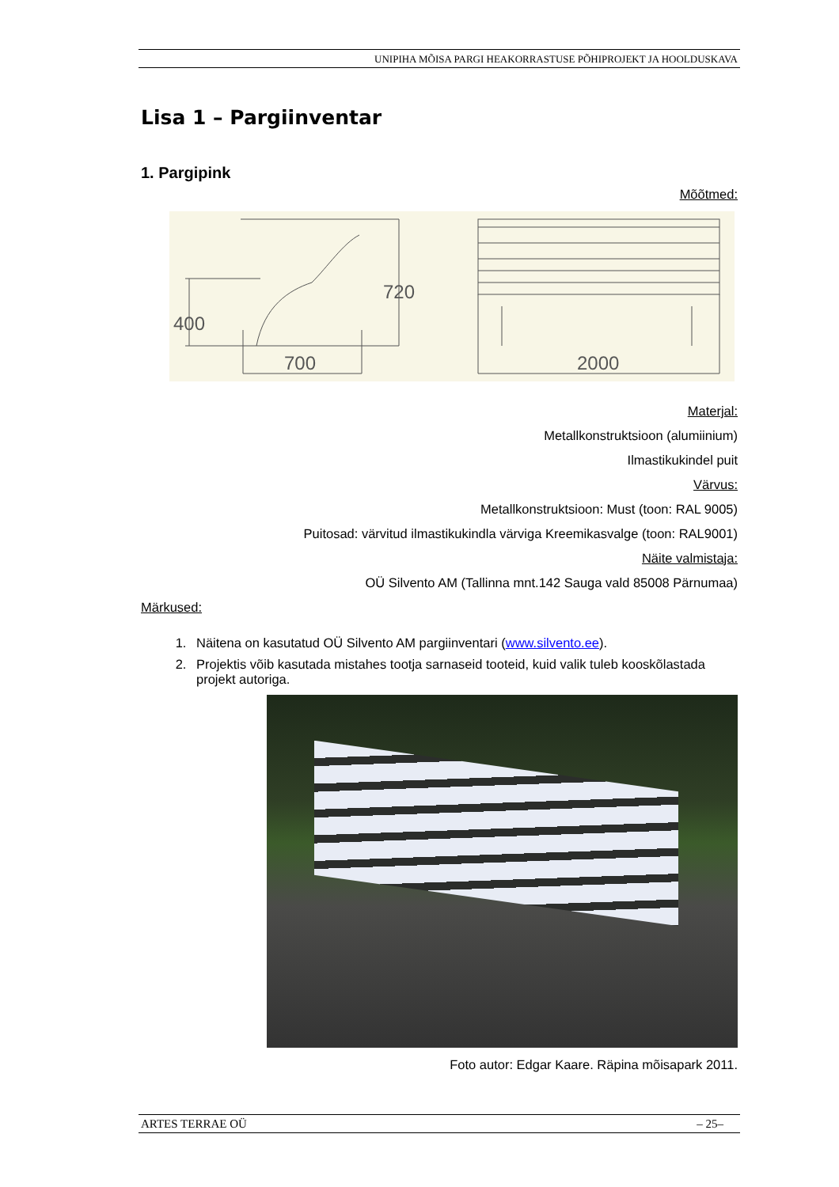UNIPIHA MÕISA PARGI HEAKORRASTUSE PÕHIPROJEKT JA HOOLDUSKAVA
Lisa 1 – Pargiinventar
1. Pargipink
Mõõtmed:
700
2000
400
720
Materjal:
Metallkonstruktsioon (alumiinium)
Ilmastikukindel puit
Värvus:
Metallkonstruktsioon: Must (toon: RAL 9005)
Puitosad: värvitud ilmastikukindla värviga Kreemikasvalge (toon: RAL9001)
Näite valmistaja:
OÜ Silvento AM (Tallinna mnt.142 Sauga vald 85008 Pärnumaa)
Märkused:
1. Näitena on kasutatud OÜ Silvento AM pargiinventari (www.silvento.ee).
2. Projektis võib kasutada mistahes tootja sarnaseid tooteid, kuid valik tuleb kooskõlastada projekt autoriga.
Foto autor: Edgar Kaare. Räpina mõisapark 2011.
ARTES TERRAE OÜ – 25–